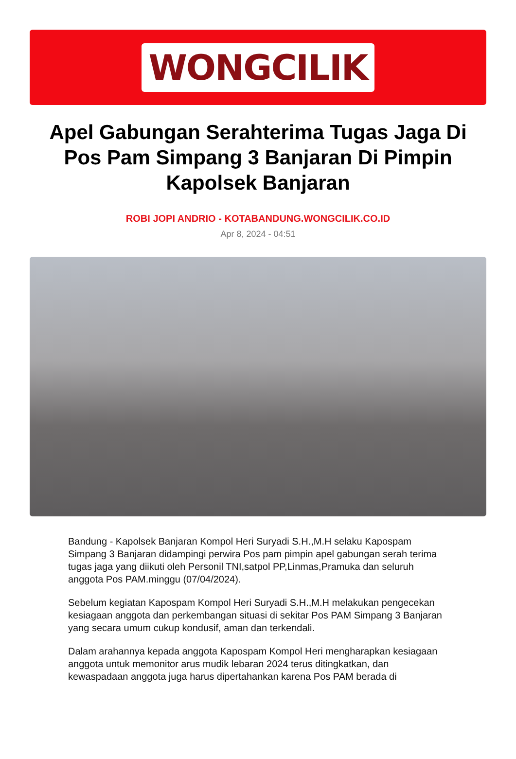WONGCILIK
Apel Gabungan Serahterima Tugas Jaga Di Pos Pam Simpang 3 Banjaran Di Pimpin Kapolsek Banjaran
ROBI JOPI ANDRIO - KOTABANDUNG.WONGCILIK.CO.ID
Apr 8, 2024 - 04:51
Bandung - Kapolsek Banjaran Kompol Heri Suryadi S.H.,M.H selaku Kapospam Simpang 3 Banjaran didampingi perwira Pos pam pimpin apel gabungan serah terima tugas jaga yang diikuti oleh Personil TNI,satpol PP,Linmas,Pramuka dan seluruh anggota Pos PAM.minggu (07/04/2024).
Sebelum kegiatan Kapospam Kompol Heri Suryadi S.H.,M.H melakukan pengecekan kesiagaan anggota dan perkembangan situasi di sekitar Pos PAM Simpang 3 Banjaran yang secara umum cukup kondusif, aman dan terkendali.
Dalam arahannya kepada anggota Kapospam Kompol Heri mengharapkan kesiagaan anggota untuk memonitor arus mudik lebaran 2024 terus ditingkatkan, dan kewaspadaan anggota juga harus dipertahankan karena Pos PAM berada di